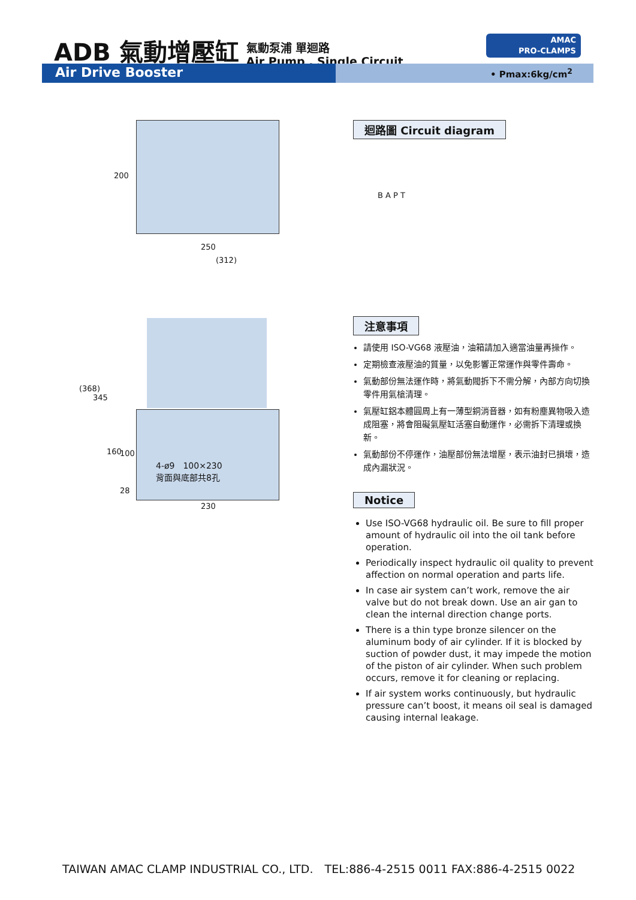ADB 氣動增壓缸
氣動泵浦 單迴路
Air Pump . Single Circuit
AMAC
PRO-CLAMPS
Air Drive Booster • Pmax:6kg/cm<sup>2</sup>
200
250
(312)
(368)
345
160 100
28
4-ø9　100×230
背面與底部共8孔
230
迴路圖 Circuit diagram
B A P T
注意事項
請使用 ISO-VG68 液壓油，油箱請加入適當油量再操作。
定期檢查液壓油的質量，以免影響正常運作與零件壽命。
氣動部份無法運作時，將氣動閥拆下不需分解，內部方向切換零件用氣槍清理。
氣壓缸鋁本體圓周上有一薄型銅消音器，如有粉塵異物吸入造成阻塞，將會阻礙氣壓缸活塞自動運作，必需拆下清理或換新。
氣動部份不停運作，油壓部份無法增壓，表示油封已損壞，造成內漏狀況。
Notice
Use ISO-VG68 hydraulic oil. Be sure to fill proper amount of hydraulic oil into the oil tank before operation.
Periodically inspect hydraulic oil quality to prevent affection on normal operation and parts life.
In case air system can’t work, remove the air valve but do not break down. Use an air gan to clean the internal direction change ports.
There is a thin type bronze silencer on the aluminum body of air cylinder. If it is blocked by suction of powder dust, it may impede the motion of the piston of air cylinder. When such problem occurs, remove it for cleaning or replacing.
If air system works continuously, but hydraulic pressure can’t boost, it means oil seal is damaged causing internal leakage.
TAIWAN AMAC CLAMP INDUSTRIAL CO., LTD.　TEL:886-4-2515 0011 FAX:886-4-2515 0022